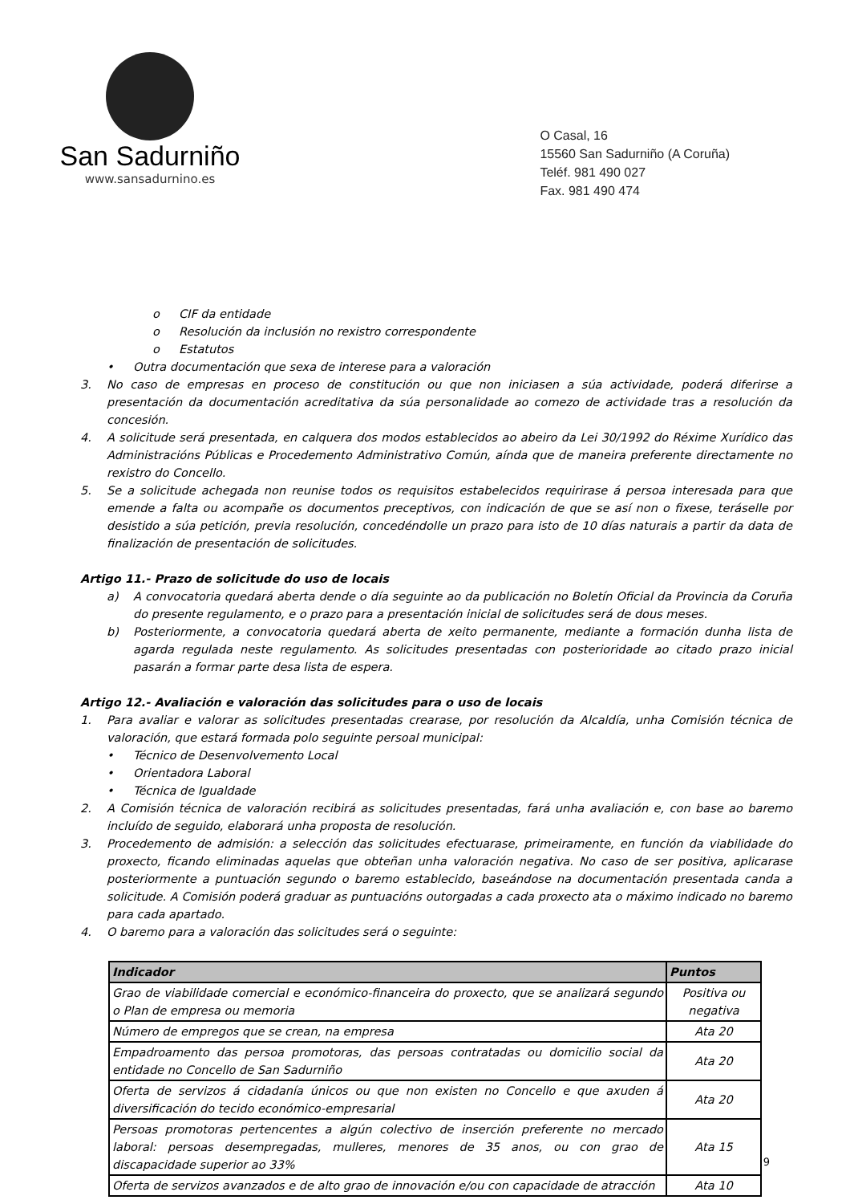San Sadurniño
www.sansadurnino.es
O Casal, 16
15560 San Sadurniño (A Coruña)
Teléf. 981 490 027
Fax. 981 490 474
o CIF da entidade
o Resolución da inclusión no rexistro correspondente
o Estatutos
• Outra documentación que sexa de interese para a valoración
3. No caso de empresas en proceso de constitución ou que non iniciasen a súa actividade, poderá diferirse a presentación da documentación acreditativa da súa personalidade ao comezo de actividade tras a resolución da concesión.
4. A solicitude será presentada, en calquera dos modos establecidos ao abeiro da Lei 30/1992 do Réxime Xurídico das Administracións Públicas e Procedemento Administrativo Común, aínda que de maneira preferente directamente no rexistro do Concello.
5. Se a solicitude achegada non reunise todos os requisitos estabelecidos requirirase á persoa interesada para que emende a falta ou acompañe os documentos preceptivos, con indicación de que se así non o fixese, teráselle por desistido a súa petición, previa resolución, concedéndolle un prazo para isto de 10 días naturais a partir da data de finalización de presentación de solicitudes.
Artigo 11.- Prazo de solicitude do uso de locais
a) A convocatoria quedará aberta dende o día seguinte ao da publicación no Boletín Oficial da Provincia da Coruña do presente regulamento, e o prazo para a presentación inicial de solicitudes será de dous meses.
b) Posteriormente, a convocatoria quedará aberta de xeito permanente, mediante a formación dunha lista de agarda regulada neste regulamento. As solicitudes presentadas con posterioridade ao citado prazo inicial pasarán a formar parte desa lista de espera.
Artigo 12.- Avaliación e valoración das solicitudes para o uso de locais
1. Para avaliar e valorar as solicitudes presentadas crearase, por resolución da Alcaldía, unha Comisión técnica de valoración, que estará formada polo seguinte persoal municipal:
• Técnico de Desenvolvemento Local
• Orientadora Laboral
• Técnica de Igualdade
2. A Comisión técnica de valoración recibirá as solicitudes presentadas, fará unha avaliación e, con base ao baremo incluído de seguido, elaborará unha proposta de resolución.
3. Procedemento de admisión: a selección das solicitudes efectuarase, primeiramente, en función da viabilidade do proxecto, ficando eliminadas aquelas que obteñan unha valoración negativa. No caso de ser positiva, aplicarase posteriormente a puntuación segundo o baremo establecido, baseándose na documentación presentada canda a solicitude. A Comisión poderá graduar as puntuacións outorgadas a cada proxecto ata o máximo indicado no baremo para cada apartado.
4. O baremo para a valoración das solicitudes será o seguinte:
| Indicador | Puntos |
| --- | --- |
| Grao de viabilidade comercial e económico-financeira do proxecto, que se analizará segundo o Plan de empresa ou memoria | Positiva ou negativa |
| Número de empregos que se crean, na empresa | Ata 20 |
| Empadroamento das persoa promotoras, das persoas contratadas ou domicilio social da entidade no Concello de San Sadurniño | Ata 20 |
| Oferta de servizos á cidadanía únicos ou que non existen no Concello e que axuden á diversificación do tecido económico-empresarial | Ata 20 |
| Persoas promotoras pertencentes a algún colectivo de inserción preferente no mercado laboral: persoas desempregadas, mulleres, menores de 35 anos, ou con grao de discapacidade superior ao 33% | Ata 15 |
| Oferta de servizos avanzados e de alto grao de innovación e/ou con capacidade de atracción | Ata 10 |
9